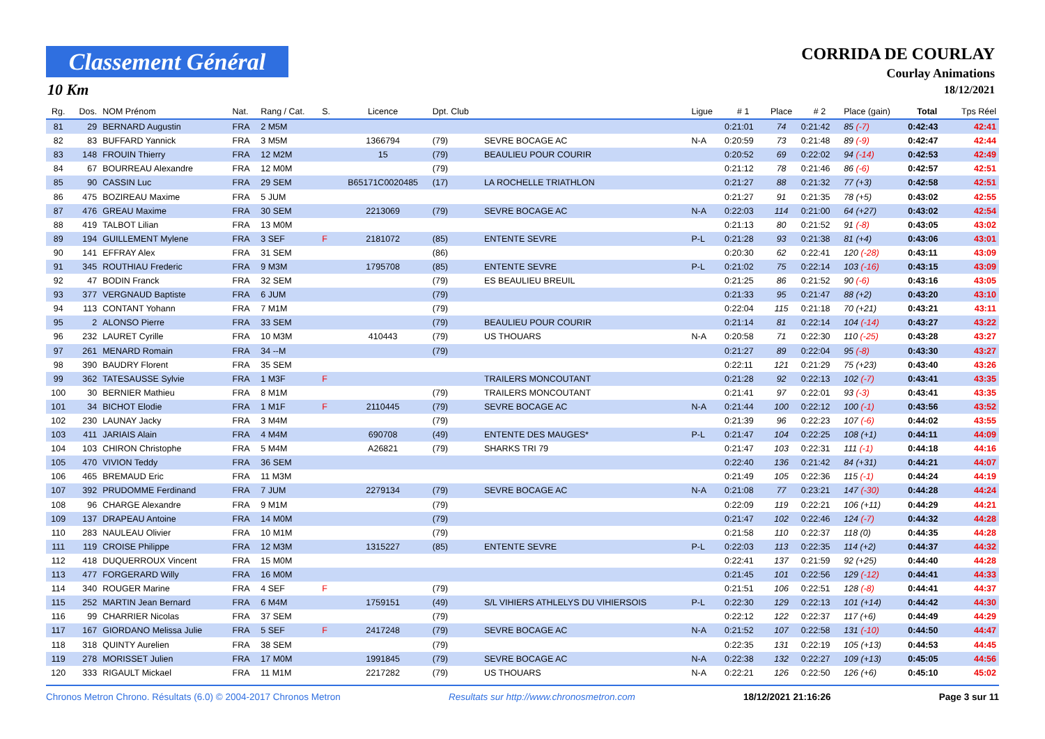Classement Général
10 Km
CORRIDA DE COURLAY
Courlay Animations
18/12/2021
| Rg. | Dos. | NOM Prénom | Nat. | Rang / Cat. | S. | Licence | Dpt. Club | | Ligue | # 1 | Place | # 2 | Place (gain) | Total | Tps Réel |
| --- | --- | --- | --- | --- | --- | --- | --- | --- | --- | --- | --- | --- | --- | --- | --- |
| 81 | 29 | BERNARD Augustin | FRA | 2 M5M | | | | | | 0:21:01 | 74 | 0:21:42 | 85 (-7) | 0:42:43 | 42:41 |
| 82 | 83 | BUFFARD Yannick | FRA | 3 M5M | | 1366794 | (79) | SEVRE BOCAGE AC | N-A | 0:20:59 | 73 | 0:21:48 | 89 (-9) | 0:42:47 | 42:44 |
| 83 | 148 | FROUIN Thierry | FRA | 12 M2M | | 15 | (79) | BEAULIEU POUR COURIR | | 0:20:52 | 69 | 0:22:02 | 94 (-14) | 0:42:53 | 42:49 |
| 84 | 67 | BOURREAU Alexandre | FRA | 12 M0M | | | (79) | | | 0:21:12 | 78 | 0:21:46 | 86 (-6) | 0:42:57 | 42:51 |
| 85 | 90 | CASSIN Luc | FRA | 29 SEM | | B65171C0020485 | (17) | LA ROCHELLE TRIATHLON | | 0:21:27 | 88 | 0:21:32 | 77 (+3) | 0:42:58 | 42:51 |
| 86 | 475 | BOZIREAU Maxime | FRA | 5 JUM | | | | | | 0:21:27 | 91 | 0:21:35 | 78 (+5) | 0:43:02 | 42:55 |
| 87 | 476 | GREAU Maxime | FRA | 30 SEM | | 2213069 | (79) | SEVRE BOCAGE AC | N-A | 0:22:03 | 114 | 0:21:00 | 64 (+27) | 0:43:02 | 42:54 |
| 88 | 419 | TALBOT Lilian | FRA | 13 M0M | | | | | | 0:21:13 | 80 | 0:21:52 | 91 (-8) | 0:43:05 | 43:02 |
| 89 | 194 | GUILLEMENT Mylene | FRA | 3 SEF | F | 2181072 | (85) | ENTENTE SEVRE | P-L | 0:21:28 | 93 | 0:21:38 | 81 (+4) | 0:43:06 | 43:01 |
| 90 | 141 | EFFRAY Alex | FRA | 31 SEM | | | (86) | | | 0:20:30 | 62 | 0:22:41 | 120 (-28) | 0:43:11 | 43:09 |
| 91 | 345 | ROUTHIAU Frederic | FRA | 9 M3M | | 1795708 | (85) | ENTENTE SEVRE | P-L | 0:21:02 | 75 | 0:22:14 | 103 (-16) | 0:43:15 | 43:09 |
| 92 | 47 | BODIN Franck | FRA | 32 SEM | | | (79) | ES BEAULIEU BREUIL | | 0:21:25 | 86 | 0:21:52 | 90 (-6) | 0:43:16 | 43:05 |
| 93 | 377 | VERGNAUD Baptiste | FRA | 6 JUM | | | (79) | | | 0:21:33 | 95 | 0:21:47 | 88 (+2) | 0:43:20 | 43:10 |
| 94 | 113 | CONTANT Yohann | FRA | 7 M1M | | | (79) | | | 0:22:04 | 115 | 0:21:18 | 70 (+21) | 0:43:21 | 43:11 |
| 95 | 2 | ALONSO Pierre | FRA | 33 SEM | | | (79) | BEAULIEU POUR COURIR | | 0:21:14 | 81 | 0:22:14 | 104 (-14) | 0:43:27 | 43:22 |
| 96 | 232 | LAURET Cyrille | FRA | 10 M3M | | 410443 | (79) | US THOUARS | N-A | 0:20:58 | 71 | 0:22:30 | 110 (-25) | 0:43:28 | 43:27 |
| 97 | 261 | MENARD Romain | FRA | 34 --M | | | (79) | | | 0:21:27 | 89 | 0:22:04 | 95 (-8) | 0:43:30 | 43:27 |
| 98 | 390 | BAUDRY Florent | FRA | 35 SEM | | | | | | 0:22:11 | 121 | 0:21:29 | 75 (+23) | 0:43:40 | 43:26 |
| 99 | 362 | TATESAUSSE Sylvie | FRA | 1 M3F | F | | | TRAILERS MONCOUTANT | | 0:21:28 | 92 | 0:22:13 | 102 (-7) | 0:43:41 | 43:35 |
| 100 | 30 | BERNIER Mathieu | FRA | 8 M1M | | | (79) | TRAILERS MONCOUTANT | | 0:21:41 | 97 | 0:22:01 | 93 (-3) | 0:43:41 | 43:35 |
| 101 | 34 | BICHOT Elodie | FRA | 1 M1F | F | 2110445 | (79) | SEVRE BOCAGE AC | N-A | 0:21:44 | 100 | 0:22:12 | 100 (-1) | 0:43:56 | 43:52 |
| 102 | 230 | LAUNAY Jacky | FRA | 3 M4M | | | (79) | | | 0:21:39 | 96 | 0:22:23 | 107 (-6) | 0:44:02 | 43:55 |
| 103 | 411 | JARIAIS Alain | FRA | 4 M4M | | 690708 | (49) | ENTENTE DES MAUGES* | P-L | 0:21:47 | 104 | 0:22:25 | 108 (+1) | 0:44:11 | 44:09 |
| 104 | 103 | CHIRON Christophe | FRA | 5 M4M | | A26821 | (79) | SHARKS TRI 79 | | 0:21:47 | 103 | 0:22:31 | 111 (-1) | 0:44:18 | 44:16 |
| 105 | 470 | VIVION Teddy | FRA | 36 SEM | | | | | | 0:22:40 | 136 | 0:21:42 | 84 (+31) | 0:44:21 | 44:07 |
| 106 | 465 | BREMAUD Eric | FRA | 11 M3M | | | | | | 0:21:49 | 105 | 0:22:36 | 115 (-1) | 0:44:24 | 44:19 |
| 107 | 392 | PRUDOMME Ferdinand | FRA | 7 JUM | | 2279134 | (79) | SEVRE BOCAGE AC | N-A | 0:21:08 | 77 | 0:23:21 | 147 (-30) | 0:44:28 | 44:24 |
| 108 | 96 | CHARGE Alexandre | FRA | 9 M1M | | | (79) | | | 0:22:09 | 119 | 0:22:21 | 106 (+11) | 0:44:29 | 44:21 |
| 109 | 137 | DRAPEAU Antoine | FRA | 14 M0M | | | (79) | | | 0:21:47 | 102 | 0:22:46 | 124 (-7) | 0:44:32 | 44:28 |
| 110 | 283 | NAULEAU Olivier | FRA | 10 M1M | | | (79) | | | 0:21:58 | 110 | 0:22:37 | 118 (0) | 0:44:35 | 44:28 |
| 111 | 119 | CROISE Philippe | FRA | 12 M3M | | 1315227 | (85) | ENTENTE SEVRE | P-L | 0:22:03 | 113 | 0:22:35 | 114 (+2) | 0:44:37 | 44:32 |
| 112 | 418 | DUQUERROUX Vincent | FRA | 15 M0M | | | | | | 0:22:41 | 137 | 0:21:59 | 92 (+25) | 0:44:40 | 44:28 |
| 113 | 477 | FORGERARD Willy | FRA | 16 M0M | | | | | | 0:21:45 | 101 | 0:22:56 | 129 (-12) | 0:44:41 | 44:33 |
| 114 | 340 | ROUGER Marine | FRA | 4 SEF | F | | (79) | | | 0:21:51 | 106 | 0:22:51 | 128 (-8) | 0:44:41 | 44:37 |
| 115 | 252 | MARTIN Jean Bernard | FRA | 6 M4M | | 1759151 | (49) | S/L VIHIERS ATHLELYS DU VIHIERSOIS | P-L | 0:22:30 | 129 | 0:22:13 | 101 (+14) | 0:44:42 | 44:30 |
| 116 | 99 | CHARRIER Nicolas | FRA | 37 SEM | | | (79) | | | 0:22:12 | 122 | 0:22:37 | 117 (+6) | 0:44:49 | 44:29 |
| 117 | 167 | GIORDANO Melissa Julie | FRA | 5 SEF | F | 2417248 | (79) | SEVRE BOCAGE AC | N-A | 0:21:52 | 107 | 0:22:58 | 131 (-10) | 0:44:50 | 44:47 |
| 118 | 318 | QUINTY Aurelien | FRA | 38 SEM | | | (79) | | | 0:22:35 | 131 | 0:22:19 | 105 (+13) | 0:44:53 | 44:45 |
| 119 | 278 | MORISSET Julien | FRA | 17 M0M | | 1991845 | (79) | SEVRE BOCAGE AC | N-A | 0:22:38 | 132 | 0:22:27 | 109 (+13) | 0:45:05 | 44:56 |
| 120 | 333 | RIGAULT Mickael | FRA | 11 M1M | | 2217282 | (79) | US THOUARS | N-A | 0:22:21 | 126 | 0:22:50 | 126 (+6) | 0:45:10 | 45:02 |
Chronos Metron Chrono. Résultats (6.0) © 2004-2017 Chronos Metron Resultats sur http://www.chronosmetron.com 18/12/2021 21:16:26 Page 3 sur 11